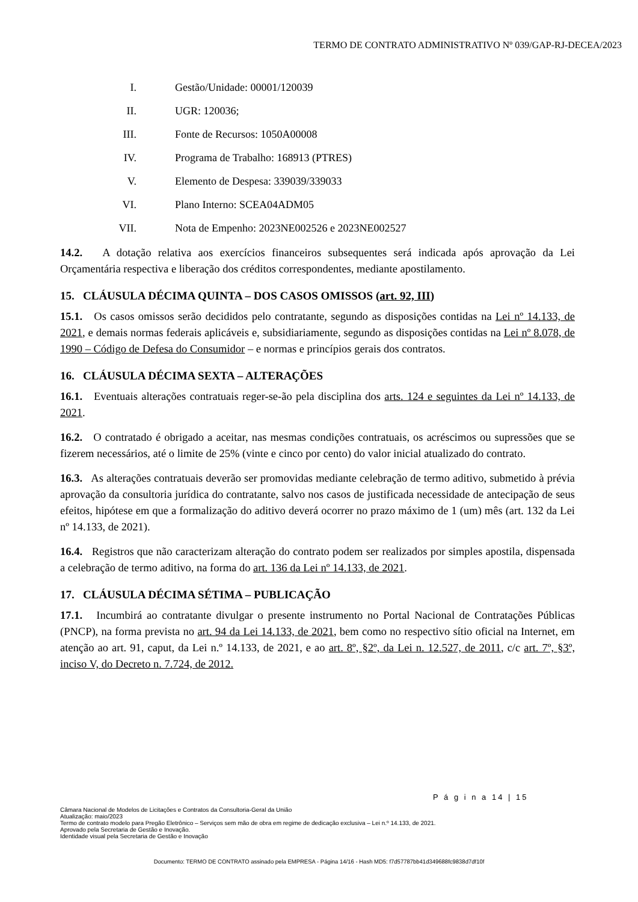TERMO DE CONTRATO ADMINISTRATIVO Nº 039/GAP-RJ-DECEA/2023
I. Gestão/Unidade: 00001/120039
II. UGR: 120036;
III. Fonte de Recursos: 1050A00008
IV. Programa de Trabalho: 168913 (PTRES)
V. Elemento de Despesa: 339039/339033
VI. Plano Interno: SCEA04ADM05
VII. Nota de Empenho: 2023NE002526 e 2023NE002527
14.2. A dotação relativa aos exercícios financeiros subsequentes será indicada após aprovação da Lei Orçamentária respectiva e liberação dos créditos correspondentes, mediante apostilamento.
15. CLÁUSULA DÉCIMA QUINTA – DOS CASOS OMISSOS (art. 92, III)
15.1. Os casos omissos serão decididos pelo contratante, segundo as disposições contidas na Lei nº 14.133, de 2021, e demais normas federais aplicáveis e, subsidiariamente, segundo as disposições contidas na Lei nº 8.078, de 1990 – Código de Defesa do Consumidor – e normas e princípios gerais dos contratos.
16. CLÁUSULA DÉCIMA SEXTA – ALTERAÇÕES
16.1. Eventuais alterações contratuais reger-se-ão pela disciplina dos arts. 124 e seguintes da Lei nº 14.133, de 2021.
16.2. O contratado é obrigado a aceitar, nas mesmas condições contratuais, os acréscimos ou supressões que se fizerem necessários, até o limite de 25% (vinte e cinco por cento) do valor inicial atualizado do contrato.
16.3. As alterações contratuais deverão ser promovidas mediante celebração de termo aditivo, submetido à prévia aprovação da consultoria jurídica do contratante, salvo nos casos de justificada necessidade de antecipação de seus efeitos, hipótese em que a formalização do aditivo deverá ocorrer no prazo máximo de 1 (um) mês (art. 132 da Lei nº 14.133, de 2021).
16.4. Registros que não caracterizam alteração do contrato podem ser realizados por simples apostila, dispensada a celebração de termo aditivo, na forma do art. 136 da Lei nº 14.133, de 2021.
17. CLÁUSULA DÉCIMA SÉTIMA – PUBLICAÇÃO
17.1. Incumbirá ao contratante divulgar o presente instrumento no Portal Nacional de Contratações Públicas (PNCP), na forma prevista no art. 94 da Lei 14.133, de 2021, bem como no respectivo sítio oficial na Internet, em atenção ao art. 91, caput, da Lei n.º 14.133, de 2021, e ao art. 8º, §2º, da Lei n. 12.527, de 2011, c/c art. 7º, §3º, inciso V, do Decreto n. 7.724, de 2012.
P á g i n a 14 | 15
Câmara Nacional de Modelos de Licitações e Contratos da Consultoria-Geral da União
Atualização: maio/2023
Termo de contrato modelo para Pregão Eletrônico – Serviços sem mão de obra em regime de dedicação exclusiva – Lei n.º 14.133, de 2021.
Aprovado pela Secretaria de Gestão e Inovação.
Identidade visual pela Secretaria de Gestão e Inovação
Documento: TERMO DE CONTRATO assinado pela EMPRESA - Página 14/16 - Hash MD5: f7d57787bb41d349688fc9838d7df10f